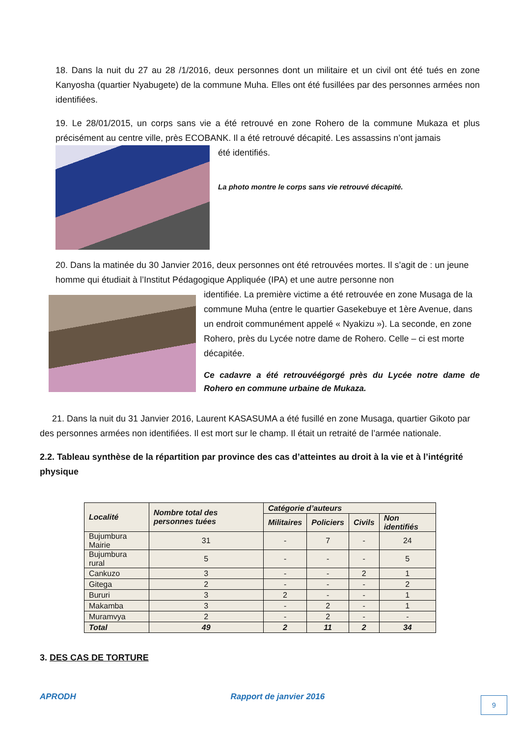18. Dans la nuit du 27 au 28 /1/2016, deux personnes dont un militaire et un civil ont été tués en zone Kanyosha (quartier Nyabugete) de la commune Muha. Elles ont été fusillées par des personnes armées non identifiées.
19. Le 28/01/2015, un corps sans vie a été retrouvé en zone Rohero de la commune Mukaza et plus précisément au centre ville, près ECOBANK. Il a été retrouvé décapité. Les assassins n’ont jamais
été identifiés.
La photo montre le corps sans vie retrouvé décapité.
20. Dans la matinée du 30 Janvier 2016, deux personnes ont été retrouvées mortes. Il s’agit de : un jeune homme qui étudiait à l’Institut Pédagogique Appliquée (IPA) et une autre personne non
identifiée. La première victime a été retrouvée en zone Musaga de la commune Muha (entre le quartier Gasekebuye et 1ère Avenue, dans un endroit communément appelé « Nyakizu »). La seconde, en zone Rohero, près du Lycée notre dame de Rohero. Celle – ci est morte décapitée.
Ce cadavre a été retrouvéégorgé près du Lycée notre dame de Rohero en commune urbaine de Mukaza.
21. Dans la nuit du 31 Janvier 2016, Laurent KASASUMA a été fusillé en zone Musaga, quartier Gikoto par des personnes armées non identifiées. Il est mort sur le champ. Il était un retraité de l’armée nationale.
2.2. Tableau synthèse de la répartition par province des cas d’atteintes au droit à la vie et à l’intégrité physique
| Localité | Nombre total des personnes tuées | Catégorie d’auteurs | | | |
| --- | --- | --- | --- | --- | --- |
| | | Militaires | Policiers | Civils | Non identifiés |
| Bujumbura Mairie | 31 | - | 7 | - | 24 |
| Bujumbura rural | 5 | - | - | - | 5 |
| Cankuzo | 3 | - | - | 2 | 1 |
| Gitega | 2 | - | - | - | 2 |
| Bururi | 3 | 2 | - | - | 1 |
| Makamba | 3 | - | 2 | - | 1 |
| Muramvya | 2 | - | 2 | - | - |
| Total | 49 | 2 | 11 | 2 | 34 |
3. DES CAS DE TORTURE
APRODH Rapport de janvier 2016 9